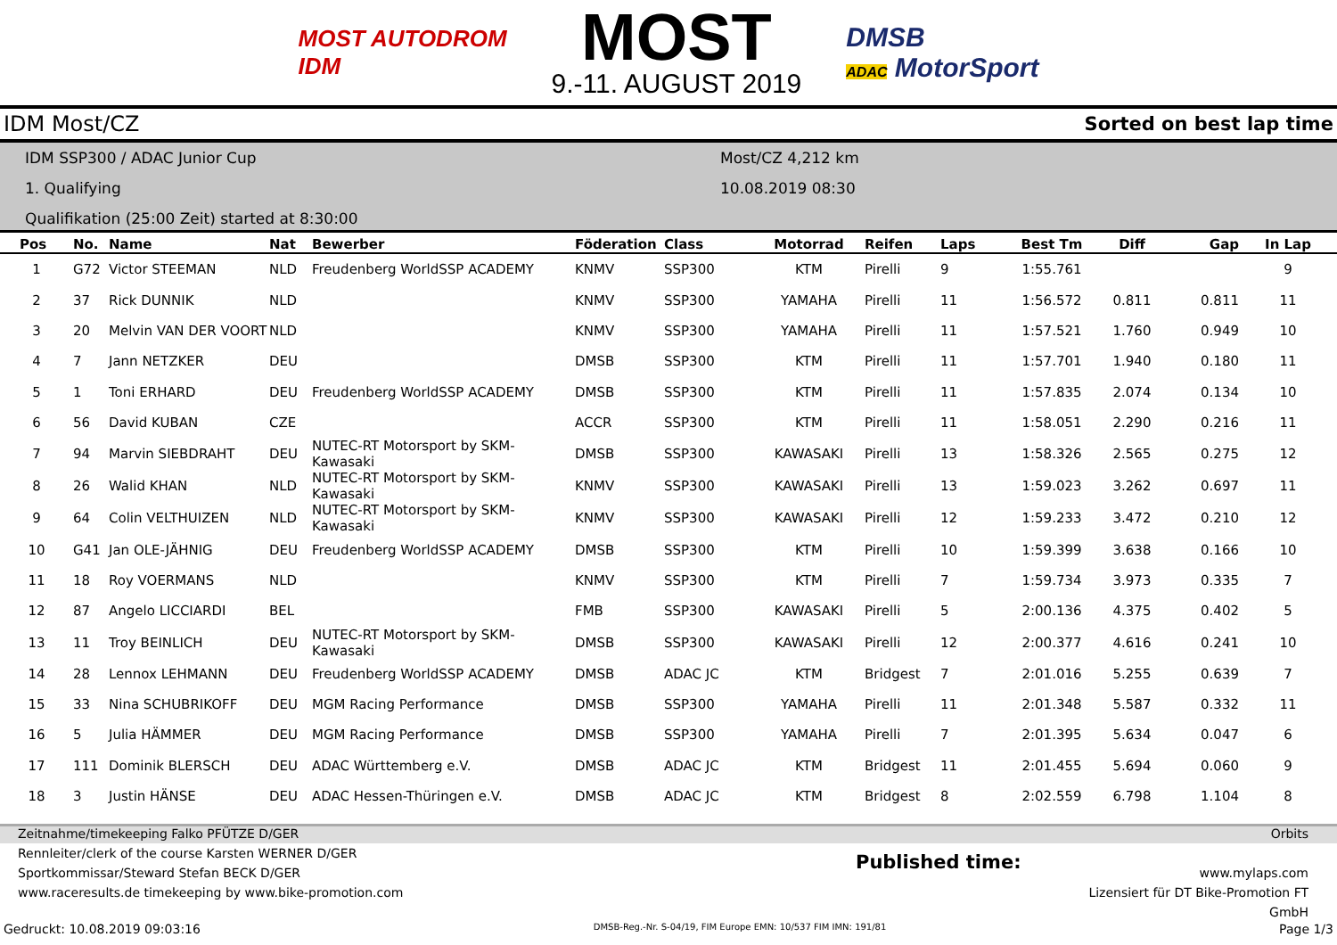MOST AUTODROM
IDM
MOST
9.-11. AUGUST 2019
DMSB
ADAC MotorSport
IDM Most/CZ Sorted on best lap time
IDM SSP300 / ADAC Junior Cup
1. Qualifying
Qualifikation (25:00 Zeit) started at 8:30:00
Most/CZ 4,212 km
10.08.2019 08:30
| Pos | No. | Name | Nat | Bewerber | Föderation | Class | Motorrad | Reifen | Laps | Best Tm | Diff | Gap | In Lap |
| --- | --- | --- | --- | --- | --- | --- | --- | --- | --- | --- | --- | --- | --- |
| 1 | G72 | Victor STEEMAN | NLD | Freudenberg WorldSSP ACADEMY | KNMV | SSP300 | KTM | Pirelli | 9 | 1:55.761 | | | 9 |
| 2 | 37 | Rick DUNNIK | NLD | | KNMV | SSP300 | YAMAHA | Pirelli | 11 | 1:56.572 | 0.811 | 0.811 | 11 |
| 3 | 20 | Melvin VAN DER VOORT | NLD | | KNMV | SSP300 | YAMAHA | Pirelli | 11 | 1:57.521 | 1.760 | 0.949 | 10 |
| 4 | 7 | Jann NETZKER | DEU | | DMSB | SSP300 | KTM | Pirelli | 11 | 1:57.701 | 1.940 | 0.180 | 11 |
| 5 | 1 | Toni ERHARD | DEU | Freudenberg WorldSSP ACADEMY | DMSB | SSP300 | KTM | Pirelli | 11 | 1:57.835 | 2.074 | 0.134 | 10 |
| 6 | 56 | David KUBAN | CZE | | ACCR | SSP300 | KTM | Pirelli | 11 | 1:58.051 | 2.290 | 0.216 | 11 |
| 7 | 94 | Marvin SIEBDRAHT | DEU | NUTEC-RT Motorsport by SKM-Kawasaki | DMSB | SSP300 | KAWASAKI | Pirelli | 13 | 1:58.326 | 2.565 | 0.275 | 12 |
| 8 | 26 | Walid KHAN | NLD | NUTEC-RT Motorsport by SKM-Kawasaki | KNMV | SSP300 | KAWASAKI | Pirelli | 13 | 1:59.023 | 3.262 | 0.697 | 11 |
| 9 | 64 | Colin VELTHUIZEN | NLD | NUTEC-RT Motorsport by SKM-Kawasaki | KNMV | SSP300 | KAWASAKI | Pirelli | 12 | 1:59.233 | 3.472 | 0.210 | 12 |
| 10 | G41 | Jan OLE-JÄHNIG | DEU | Freudenberg WorldSSP ACADEMY | DMSB | SSP300 | KTM | Pirelli | 10 | 1:59.399 | 3.638 | 0.166 | 10 |
| 11 | 18 | Roy VOERMANS | NLD | | KNMV | SSP300 | KTM | Pirelli | 7 | 1:59.734 | 3.973 | 0.335 | 7 |
| 12 | 87 | Angelo LICCIARDI | BEL | | FMB | SSP300 | KAWASAKI | Pirelli | 5 | 2:00.136 | 4.375 | 0.402 | 5 |
| 13 | 11 | Troy BEINLICH | DEU | NUTEC-RT Motorsport by SKM-Kawasaki | DMSB | SSP300 | KAWASAKI | Pirelli | 12 | 2:00.377 | 4.616 | 0.241 | 10 |
| 14 | 28 | Lennox LEHMANN | DEU | Freudenberg WorldSSP ACADEMY | DMSB | ADAC JC | KTM | Bridgest | 7 | 2:01.016 | 5.255 | 0.639 | 7 |
| 15 | 33 | Nina SCHUBRIKOFF | DEU | MGM Racing Performance | DMSB | SSP300 | YAMAHA | Pirelli | 11 | 2:01.348 | 5.587 | 0.332 | 11 |
| 16 | 5 | Julia HÄMMER | DEU | MGM Racing Performance | DMSB | SSP300 | YAMAHA | Pirelli | 7 | 2:01.395 | 5.634 | 0.047 | 6 |
| 17 | 111 | Dominik BLERSCH | DEU | ADAC Württemberg e.V. | DMSB | ADAC JC | KTM | Bridgest | 11 | 2:01.455 | 5.694 | 0.060 | 9 |
| 18 | 3 | Justin HÄNSE | DEU | ADAC Hessen-Thüringen e.V. | DMSB | ADAC JC | KTM | Bridgest | 8 | 2:02.559 | 6.798 | 1.104 | 8 |
Zeitnahme/timekeeping Falko PFÜTZE D/GER Orbits
Rennleiter/clerk of the course Karsten WERNER D/GER
Sportkommissar/Steward Stefan BECK D/GER
www.raceresults.de timekeeping by www.bike-promotion.com
Published time:
www.mylaps.com
Lizensiert für DT Bike-Promotion FT GmbH
Gedruckt: 10.08.2019 09:03:16 DMSB-Reg.-Nr. S-04/19, FIM Europe EMN: 10/537 FIM IMN: 191/81 Page 1/3